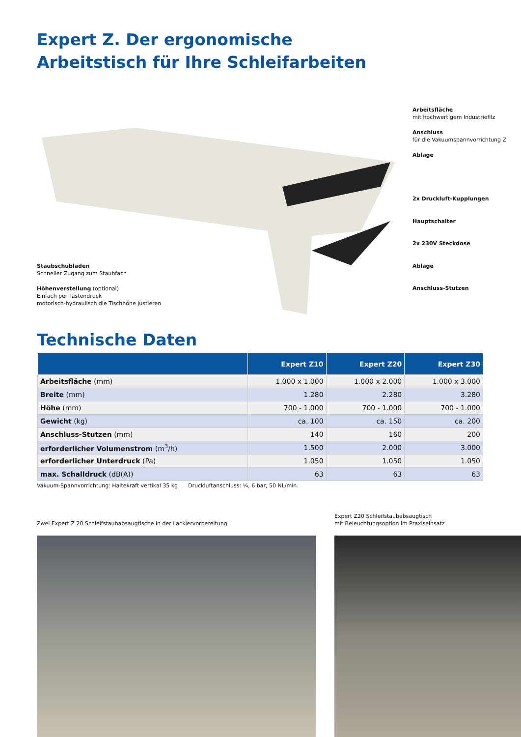Expert Z. Der ergonomische
Arbeitstisch für Ihre Schleifarbeiten
Arbeitsfläche
mit hochwertigem Industriefilz
Anschluss
für die Vakuumspannvorrichtung Z
Ablage
2x Druckluft-Kupplungen
Hauptschalter
2x 230V Steckdose
Ablage
Anschluss-Stutzen
Staubschubladen
Schneller Zugang zum Staubfach
Höhenverstellung (optional)
Einfach per Tastendruck
motorisch-hydraulisch die Tischhöhe justieren
Technische Daten
| | Expert Z10 | Expert Z20 | Expert Z30 |
| --- | --- | --- | --- |
| Arbeitsfläche (mm) | 1.000 x 1.000 | 1.000 x 2.000 | 1.000 x 3.000 |
| Breite (mm) | 1.280 | 2.280 | 3.280 |
| Höhe (mm) | 700 - 1.000 | 700 - 1.000 | 700 - 1.000 |
| Gewicht (kg) | ca. 100 | ca. 150 | ca. 200 |
| Anschluss-Stutzen (mm) | 140 | 160 | 200 |
| erforderlicher Volumenstrom (m<sup>3</sup>/h) | 1.500 | 2.000 | 3.000 |
| erforderlicher Unterdruck (Pa) | 1.050 | 1.050 | 1.050 |
| max. Schalldruck (dB(A)) | 63 | 63 | 63 |
Vakuum-Spannvorrichtung: Haltekraft vertikal 35 kg Druckluftanschluss: ¼, 6 bar, 50 NL/min.
Zwei Expert Z 20 Schleifstaubabsaugtische in der Lackiervorbereitung
Expert Z20 Schleifstaubabsaugtisch
mit Beleuchtungsoption im Praxiseinsatz